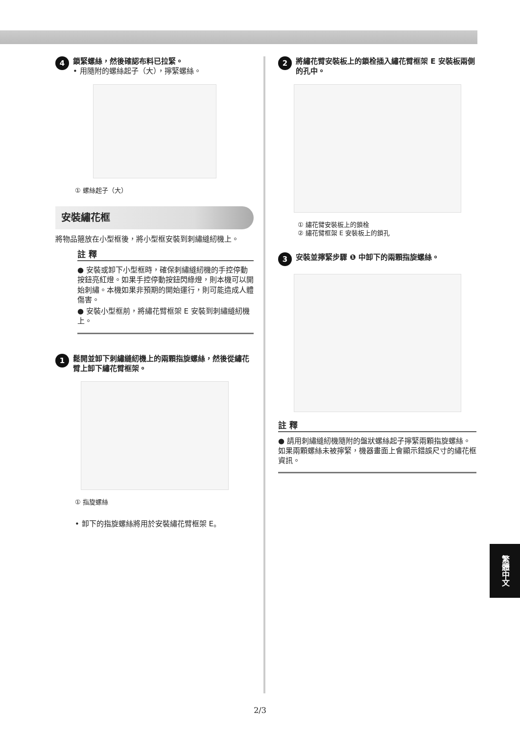4
鎖緊螺絲，然後確認布料已拉緊。
• 用隨附的螺絲起子（大），擰緊螺絲。
① 螺絲起子（大）
安裝繡花框
將物品箍放在小型框後，將小型框安裝到刺繡縫紉機上。
註 釋
● 安裝或卸下小型框時，確保刺繡縫紉機的手控停動按鈕亮紅燈。如果手控停動按鈕閃綠燈，則本機可以開始刺繡。本機如果非預期的開始運行，則可能造成人體傷害。
● 安裝小型框前，將繡花臂框架 E 安裝到刺繡縫紉機上。
1
鬆開並卸下刺繡縫紉機上的兩顆指旋螺絲，然後從繡花臂上卸下繡花臂框架。
① 指旋螺絲
• 卸下的指旋螺絲將用於安裝繡花臂框架 E。
2
將繡花臂安裝板上的鎖栓插入繡花臂框架 E 安裝板兩側的孔中。
① 繡花臂安裝板上的鎖栓
② 繡花臂框架 E 安裝板上的鎖孔
3
安裝並擰緊步驟 ❶ 中卸下的兩顆指旋螺絲。
註 釋
● 請用刺繡縫紉機隨附的盤狀螺絲起子擰緊兩顆指旋螺絲。如果兩顆螺絲未被擰緊，機器畫面上會顯示錯誤尺寸的繡花框資訊。
繁體中文
2/3